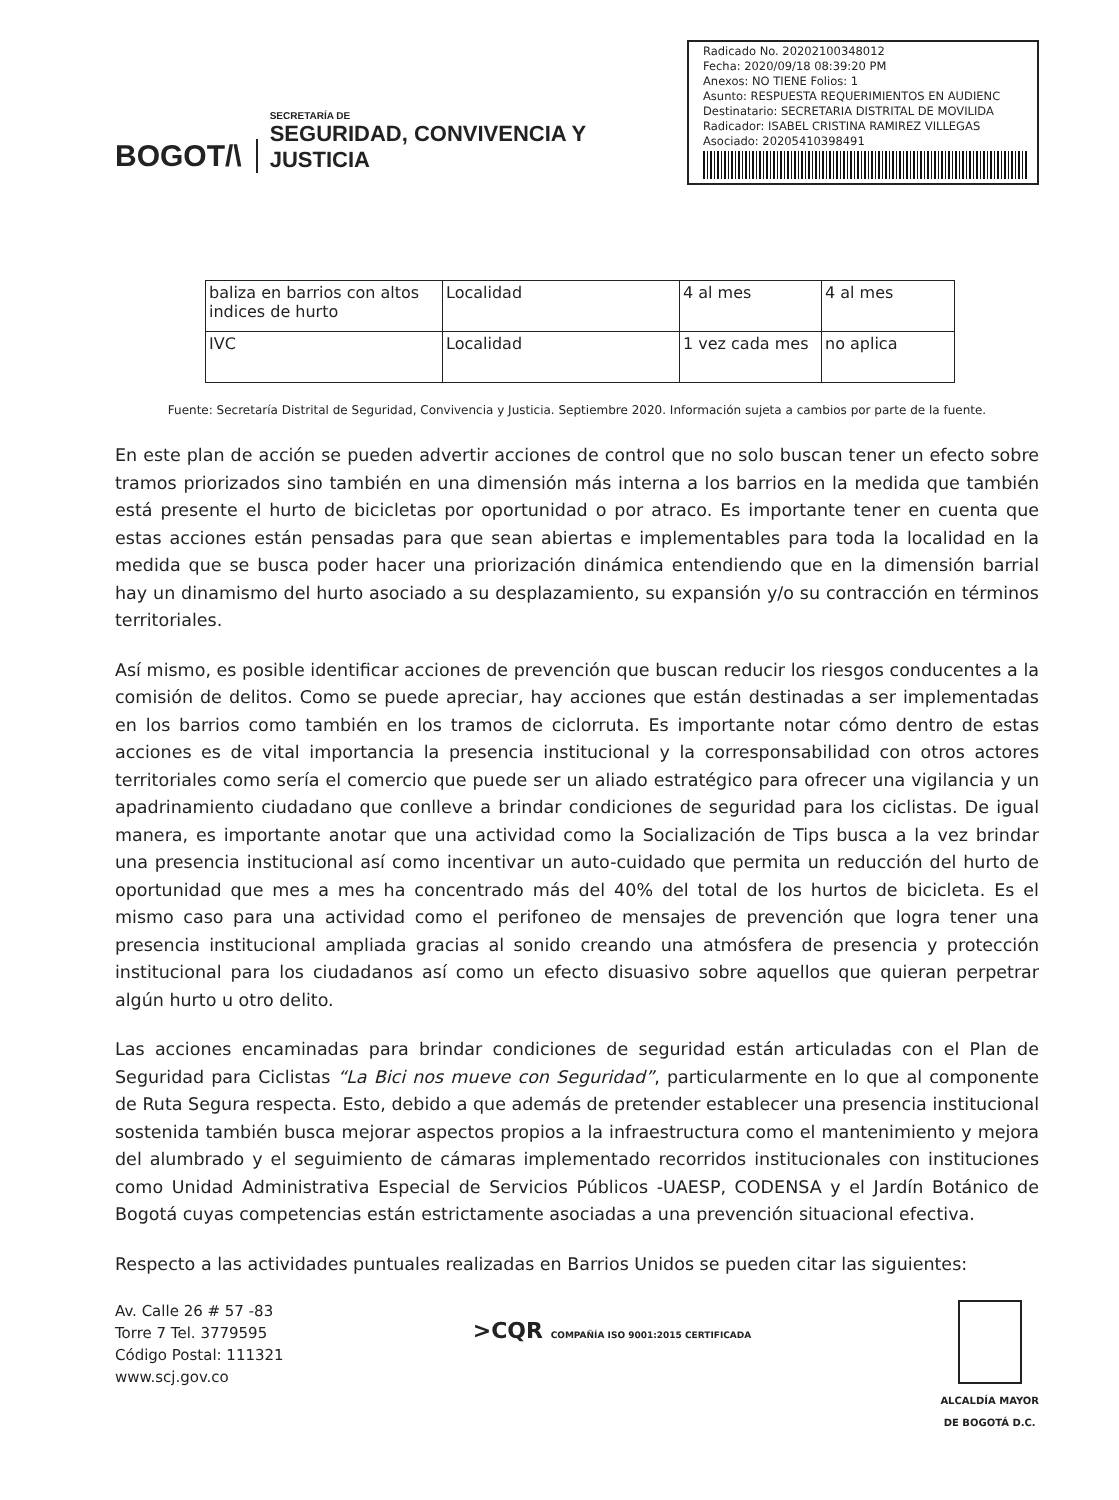BOGOT/\
SECRETARÍA DE
SEGURIDAD, CONVIVENCIA Y JUSTICIA
Radicado No. 20202100348012
Fecha: 2020/09/18 08:39:20 PM
Anexos: NO TIENE Folios: 1
Asunto: RESPUESTA REQUERIMIENTOS EN AUDIENC
Destinatario: SECRETARIA DISTRITAL DE MOVILIDA
Radicador: ISABEL CRISTINA RAMIREZ VILLEGAS
Asociado: 20205410398491
| baliza en barrios con altos indices de hurto | Localidad | 4 al mes | 4 al mes |
| IVC | Localidad | 1 vez cada mes | no aplica |
Fuente: Secretaría Distrital de Seguridad, Convivencia y Justicia. Septiembre 2020. Información sujeta a cambios por parte de la fuente.
En este plan de acción se pueden advertir acciones de control que no solo buscan tener un efecto sobre tramos priorizados sino también en una dimensión más interna a los barrios en la medida que también está presente el hurto de bicicletas por oportunidad o por atraco. Es importante tener en cuenta que estas acciones están pensadas para que sean abiertas e implementables para toda la localidad en la medida que se busca poder hacer una priorización dinámica entendiendo que en la dimensión barrial hay un dinamismo del hurto asociado a su desplazamiento, su expansión y/o su contracción en términos territoriales.
Así mismo, es posible identificar acciones de prevención que buscan reducir los riesgos conducentes a la comisión de delitos. Como se puede apreciar, hay acciones que están destinadas a ser implementadas en los barrios como también en los tramos de ciclorruta. Es importante notar cómo dentro de estas acciones es de vital importancia la presencia institucional y la corresponsabilidad con otros actores territoriales como sería el comercio que puede ser un aliado estratégico para ofrecer una vigilancia y un apadrinamiento ciudadano que conlleve a brindar condiciones de seguridad para los ciclistas. De igual manera, es importante anotar que una actividad como la Socialización de Tips busca a la vez brindar una presencia institucional así como incentivar un auto-cuidado que permita un reducción del hurto de oportunidad que mes a mes ha concentrado más del 40% del total de los hurtos de bicicleta. Es el mismo caso para una actividad como el perifoneo de mensajes de prevención que logra tener una presencia institucional ampliada gracias al sonido creando una atmósfera de presencia y protección institucional para los ciudadanos así como un efecto disuasivo sobre aquellos que quieran perpetrar algún hurto u otro delito.
Las acciones encaminadas para brindar condiciones de seguridad están articuladas con el Plan de Seguridad para Ciclistas “La Bici nos mueve con Seguridad”, particularmente en lo que al componente de Ruta Segura respecta. Esto, debido a que además de pretender establecer una presencia institucional sostenida también busca mejorar aspectos propios a la infraestructura como el mantenimiento y mejora del alumbrado y el seguimiento de cámaras implementado recorridos institucionales con instituciones como Unidad Administrativa Especial de Servicios Públicos -UAESP, CODENSA y el Jardín Botánico de Bogotá cuyas competencias están estrictamente asociadas a una prevención situacional efectiva.
Respecto a las actividades puntuales realizadas en Barrios Unidos se pueden citar las siguientes:
Av. Calle 26 # 57 -83
Torre 7 Tel. 3779595
Código Postal: 111321
www.scj.gov.co
>CQR COMPAÑÍA ISO 9001:2015 CERTIFICADA
ALCALDÍA MAYOR
DE BOGOTÁ D.C.